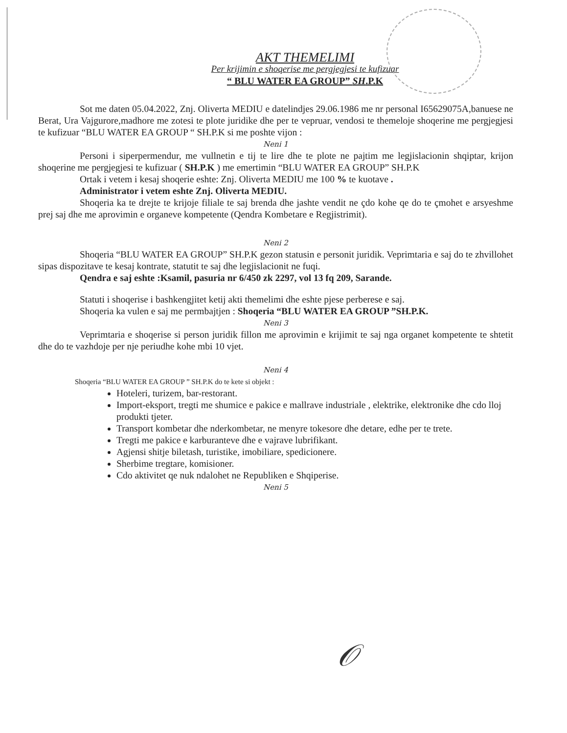AKT THEMELIMI
Per krijimin e shoqerise me pergjegjesi te kufizuar
“ BLU WATER EA GROUP” SH.P.K
Sot me daten 05.04.2022, Znj. Oliverta MEDIU e datelindjes 29.06.1986 me nr personal I65629075A,banuese ne Berat, Ura Vajgurore,madhore me zotesi te plote juridike dhe per te vepruar, vendosi te themeloje shoqerine me pergjegjesi te kufizuar “BLU WATER EA GROUP “ SH.P.K si me poshte vijon :
Neni 1
Personi i siperpermendur, me vullnetin e tij te lire dhe te plote ne pajtim me legjislacionin shqiptar, krijon shoqerine me pergjegjesi te kufizuar ( SH.P.K ) me emertimin “BLU WATER EA GROUP” SH.P.K
Ortak i vetem i kesaj shoqerie eshte: Znj. Oliverta MEDIU me 100 % te kuotave .
Administrator i vetem eshte Znj. Oliverta MEDIU.
Shoqeria ka te drejte te krijoje filiale te saj brenda dhe jashte vendit ne çdo kohe qe do te çmohet e arsyeshme prej saj dhe me aprovimin e organeve kompetente (Qendra Kombetare e Regjistrimit).
Neni 2
Shoqeria “BLU WATER EA GROUP” SH.P.K gezon statusin e personit juridik. Veprimtaria e saj do te zhvillohet sipas dispozitave te kesaj kontrate, statutit te saj dhe legjislacionit ne fuqi.
Qendra e saj eshte :Ksamil, pasuria nr 6/450 zk 2297, vol 13 fq 209, Sarande.
Statuti i shoqerise i bashkengjitet ketij akti themelimi dhe eshte pjese perberese e saj.
Shoqeria ka vulen e saj me permbajtjen : Shoqeria “BLU WATER EA GROUP ”SH.P.K.
Neni 3
Veprimtaria e shoqerise si person juridik fillon me aprovimin e krijimit te saj nga organet kompetente te shtetit dhe do te vazhdoje per nje periudhe kohe mbi 10 vjet.
Neni 4
Shoqeria “BLU WATER EA GROUP ” SH.P.K do te kete si objekt :
Hoteleri, turizem, bar-restorant.
Import-eksport, tregti me shumice e pakice e mallrave industriale , elektrike, elektronike dhe cdo lloj produkti tjeter.
Transport kombetar dhe nderkombetar, ne menyre tokesore dhe detare, edhe per te trete.
Tregti me pakice e karburanteve dhe e vajrave lubrifikant.
Agjensi shitje biletash, turistike, imobiliare, spedicionere.
Sherbime tregtare, komisioner.
Cdo aktivitet qe nuk ndalohet ne Republiken e Shqiperise.
Neni 5
𝒪